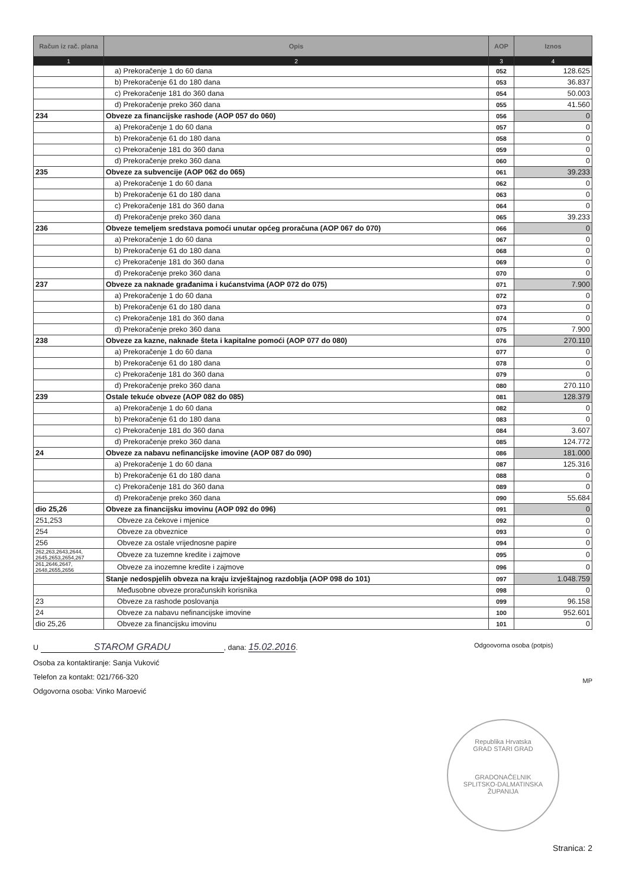| Račun iz rač. plana | Opis | AOP | Iznos |
| --- | --- | --- | --- |
| 1 | 2 | 3 | 4 |
| | a) Prekoračenje 1 do 60 dana | 052 | 128.625 |
| | b) Prekoračenje 61 do 180 dana | 053 | 36.837 |
| | c) Prekoračenje 181 do 360 dana | 054 | 50.003 |
| | d) Prekoračenje preko 360 dana | 055 | 41.560 |
| 234 | Obveze za financijske rashode (AOP 057 do 060) | 056 | 0 |
| | a) Prekoračenje 1 do 60 dana | 057 | 0 |
| | b) Prekoračenje 61 do 180 dana | 058 | 0 |
| | c) Prekoračenje 181 do 360 dana | 059 | 0 |
| | d) Prekoračenje preko 360 dana | 060 | 0 |
| 235 | Obveze za subvencije (AOP 062 do 065) | 061 | 39.233 |
| | a) Prekoračenje 1 do 60 dana | 062 | 0 |
| | b) Prekoračenje 61 do 180 dana | 063 | 0 |
| | c) Prekoračenje 181 do 360 dana | 064 | 0 |
| | d) Prekoračenje preko 360 dana | 065 | 39.233 |
| 236 | Obveze temeljem sredstava pomoći unutar općeg proračuna (AOP 067 do 070) | 066 | 0 |
| | a) Prekoračenje 1 do 60 dana | 067 | 0 |
| | b) Prekoračenje 61 do 180 dana | 068 | 0 |
| | c) Prekoračenje 181 do 360 dana | 069 | 0 |
| | d) Prekoračenje preko 360 dana | 070 | 0 |
| 237 | Obveze za naknade građanima i kućanstvima (AOP 072 do 075) | 071 | 7.900 |
| | a) Prekoračenje 1 do 60 dana | 072 | 0 |
| | b) Prekoračenje 61 do 180 dana | 073 | 0 |
| | c) Prekoračenje 181 do 360 dana | 074 | 0 |
| | d) Prekoračenje preko 360 dana | 075 | 7.900 |
| 238 | Obveze za kazne, naknade šteta i kapitalne pomoći (AOP 077 do 080) | 076 | 270.110 |
| | a) Prekoračenje 1 do 60 dana | 077 | 0 |
| | b) Prekoračenje 61 do 180 dana | 078 | 0 |
| | c) Prekoračenje 181 do 360 dana | 079 | 0 |
| | d) Prekoračenje preko 360 dana | 080 | 270.110 |
| 239 | Ostale tekuće obveze (AOP 082 do 085) | 081 | 128.379 |
| | a) Prekoračenje 1 do 60 dana | 082 | 0 |
| | b) Prekoračenje 61 do 180 dana | 083 | 0 |
| | c) Prekoračenje 181 do 360 dana | 084 | 3.607 |
| | d) Prekoračenje preko 360 dana | 085 | 124.772 |
| 24 | Obveze za nabavu nefinancijske imovine (AOP 087 do 090) | 086 | 181.000 |
| | a) Prekoračenje 1 do 60 dana | 087 | 125.316 |
| | b) Prekoračenje 61 do 180 dana | 088 | 0 |
| | c) Prekoračenje 181 do 360 dana | 089 | 0 |
| | d) Prekoračenje preko 360 dana | 090 | 55.684 |
| dio 25,26 | Obveze za financijsku imovinu (AOP 092 do 096) | 091 | 0 |
| 251,253 | Obveze za čekove i mjenice | 092 | 0 |
| 254 | Obveze za obveznice | 093 | 0 |
| 256 | Obveze za ostale vrijednosne papire | 094 | 0 |
| 262,263,2643,2644, 2645,2653,2654,267 | Obveze za tuzemne kredite i zajmove | 095 | 0 |
| 261,2646,2647, 2648,2655,2656 | Obveze za inozemne kredite i zajmove | 096 | 0 |
| | Stanje nedospjelih obveza na kraju izvještajnog razdoblja (AOP 098 do 101) | 097 | 1.048.759 |
| | Međusobne obveze proračunskih korisnika | 098 | 0 |
| 23 | Obveze za rashode poslovanja | 099 | 96.158 |
| 24 | Obveze za nabavu nefinancijske imovine | 100 | 952.601 |
| dio 25,26 | Obveze za financijsku imovinu | 101 | 0 |
Odgoovorna osoba (potpis)
MP
U STAROM GRADU, dana: 15.02.2016.
Osoba za kontaktiranje: Sanja Vuković
Telefon za kontakt: 021/766-320
Odgovorna osoba: Vinko Maroević
Republika Hrvatska
GRAD STARI GRAD
GRADONAČELNIK
SPLITSKO-DALMATINSKA ŽUPANIJA
Stranica: 2